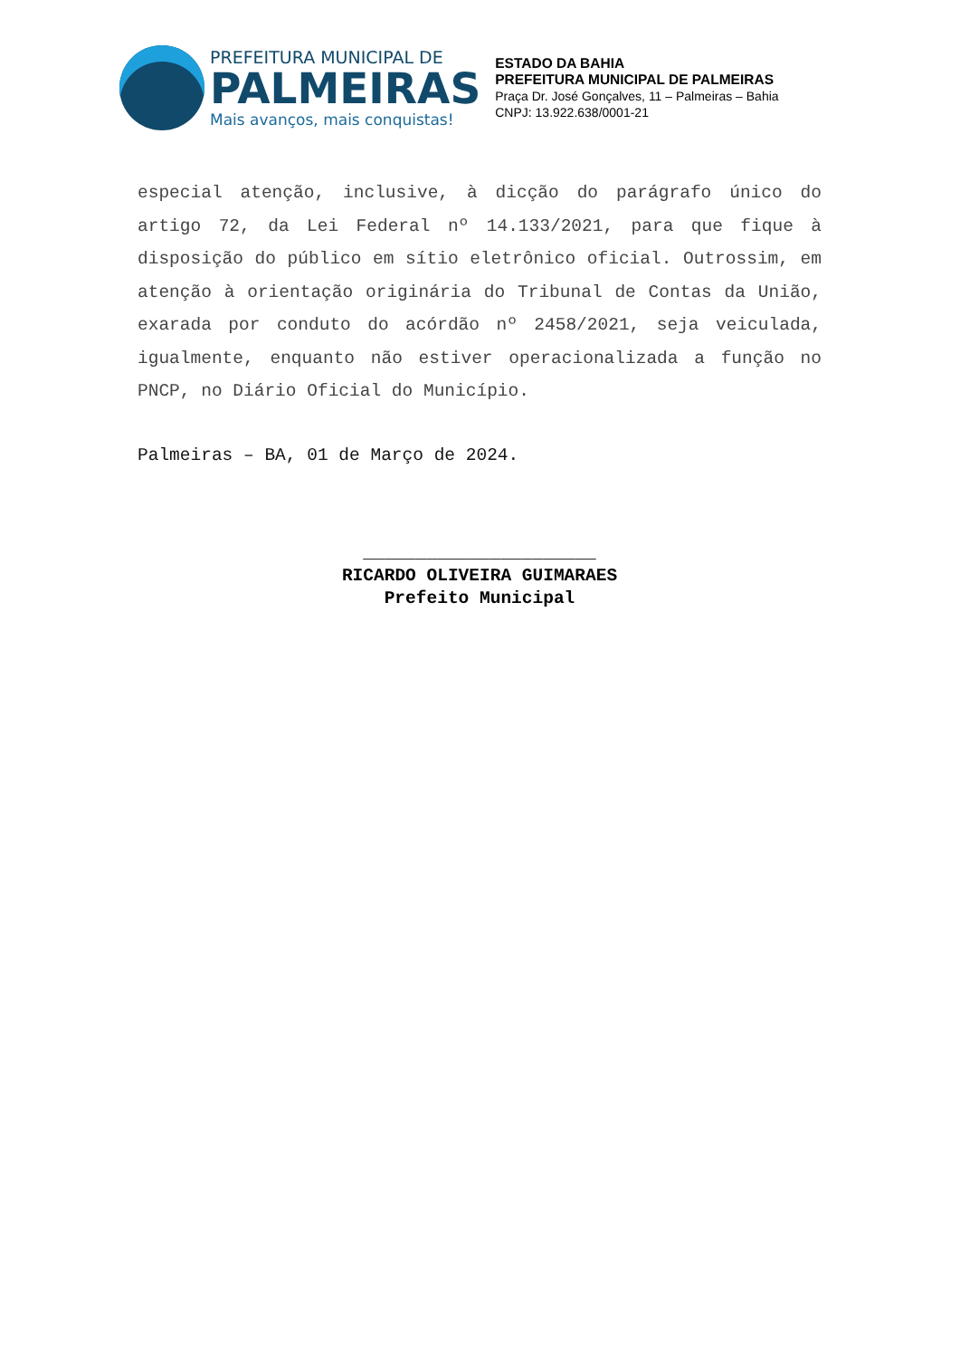PREFEITURA MUNICIPAL DE
PALMEIRAS
Mais avanços, mais conquistas!
ESTADO DA BAHIA
PREFEITURA MUNICIPAL DE PALMEIRAS
Praça Dr. José Gonçalves, 11 – Palmeiras – Bahia
CNPJ: 13.922.638/0001-21
especial atenção, inclusive, à dicção do parágrafo único do artigo 72, da Lei Federal nº 14.133/2021, para que fique à disposição do público em sítio eletrônico oficial. Outrossim, em atenção à orientação originária do Tribunal de Contas da União, exarada por conduto do acórdão nº 2458/2021, seja veiculada, igualmente, enquanto não estiver operacionalizada a função no PNCP, no Diário Oficial do Município.
Palmeiras – BA, 01 de Março de 2024.
______________________
RICARDO OLIVEIRA GUIMARAES
Prefeito Municipal